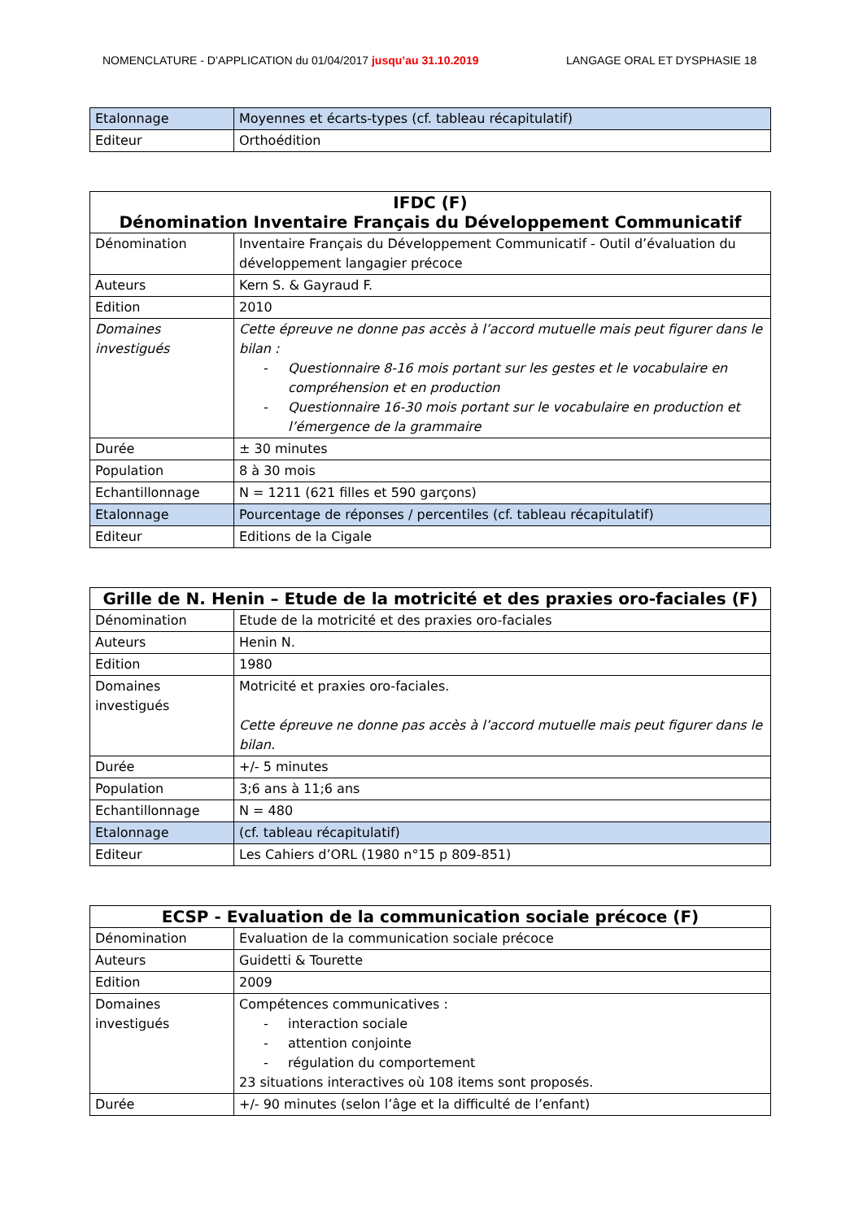NOMENCLATURE - D’APPLICATION du 01/04/2017 jusqu’au 31.10.2019 LANGAGE ORAL ET DYSPHASIE 18
| Etalonnage | Moyennes et écarts-types (cf. tableau récapitulatif) |
| Editeur | Orthoédition |
| IFDC (F) Dénomination Inventaire Français du Développement Communicatif | |
| --- | --- |
| Dénomination | Inventaire Français du Développement Communicatif - Outil d’évaluation du développement langagier précoce |
| Auteurs | Kern S. & Gayraud F. |
| Edition | 2010 |
| Domaines investigués | Cette épreuve ne donne pas accès à l’accord mutuelle mais peut figurer dans le bilan : - Questionnaire 8-16 mois portant sur les gestes et le vocabulaire en compréhension et en production - Questionnaire 16-30 mois portant sur le vocabulaire en production et l’émergence de la grammaire |
| Durée | ± 30 minutes |
| Population | 8 à 30 mois |
| Echantillonnage | N = 1211 (621 filles et 590 garçons) |
| Etalonnage | Pourcentage de réponses / percentiles (cf. tableau récapitulatif) |
| Editeur | Editions de la Cigale |
| Grille de N. Henin – Etude de la motricité et des praxies oro-faciales (F) | |
| --- | --- |
| Dénomination | Etude de la motricité et des praxies oro-faciales |
| Auteurs | Henin N. |
| Edition | 1980 |
| Domaines investigués | Motricité et praxies oro-faciales. Cette épreuve ne donne pas accès à l’accord mutuelle mais peut figurer dans le bilan. |
| Durée | +/- 5 minutes |
| Population | 3;6 ans à 11;6 ans |
| Echantillonnage | N = 480 |
| Etalonnage | (cf. tableau récapitulatif) |
| Editeur | Les Cahiers d’ORL (1980 n°15 p 809-851) |
| ECSP - Evaluation de la communication sociale précoce (F) | |
| --- | --- |
| Dénomination | Evaluation de la communication sociale précoce |
| Auteurs | Guidetti & Tourette |
| Edition | 2009 |
| Domaines investigués | Compétences communicatives : - interaction sociale - attention conjointe - régulation du comportement 23 situations interactives où 108 items sont proposés. |
| Durée | +/- 90 minutes (selon l’âge et la difficulté de l’enfant) |